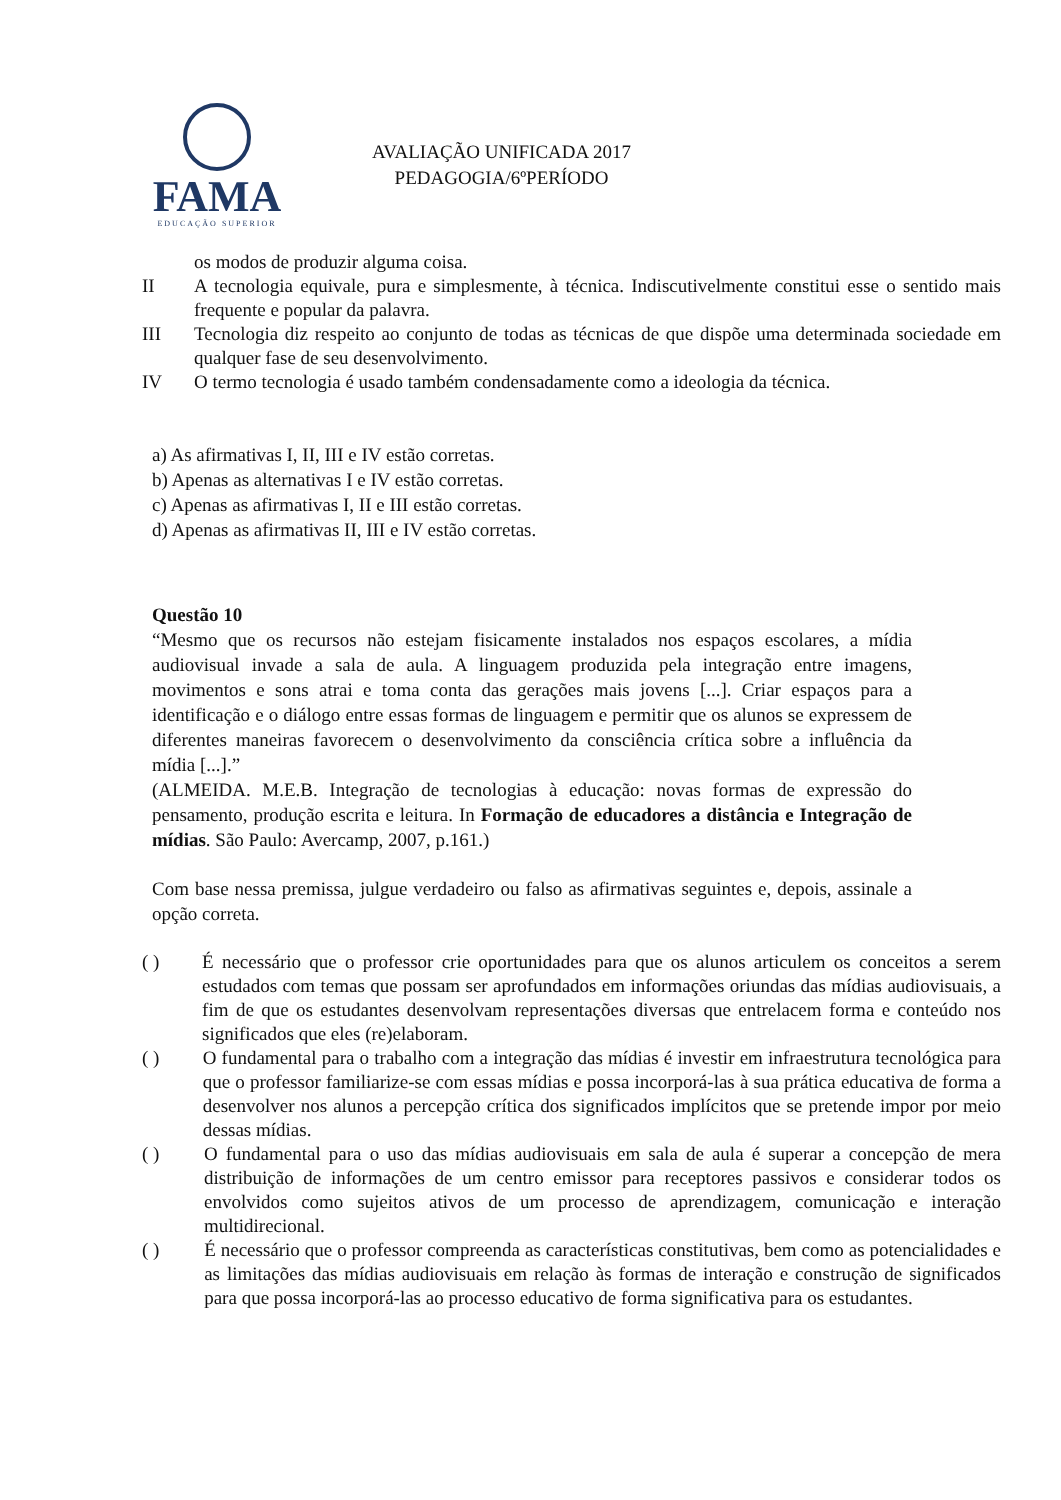FAMA
EDUCAÇÃO SUPERIOR
AVALIAÇÃO UNIFICADA 2017
PEDAGOGIA/6ºPERÍODO
os modos de produzir alguma coisa.
II A tecnologia equivale, pura e simplesmente, à técnica. Indiscutivelmente constitui esse o sentido mais frequente e popular da palavra.
III Tecnologia diz respeito ao conjunto de todas as técnicas de que dispõe uma determinada sociedade em qualquer fase de seu desenvolvimento.
IV O termo tecnologia é usado também condensadamente como a ideologia da técnica.
a) As afirmativas I, II, III e IV estão corretas.
b) Apenas as alternativas I e IV estão corretas.
c) Apenas as afirmativas I, II e III estão corretas.
d) Apenas as afirmativas II, III e IV estão corretas.
Questão 10
“Mesmo que os recursos não estejam fisicamente instalados nos espaços escolares, a mídia audiovisual invade a sala de aula. A linguagem produzida pela integração entre imagens, movimentos e sons atrai e toma conta das gerações mais jovens [...]. Criar espaços para a identificação e o diálogo entre essas formas de linguagem e permitir que os alunos se expressem de diferentes maneiras favorecem o desenvolvimento da consciência crítica sobre a influência da mídia [...].”
(ALMEIDA. M.E.B. Integração de tecnologias à educação: novas formas de expressão do pensamento, produção escrita e leitura. In Formação de educadores a distância e Integração de mídias. São Paulo: Avercamp, 2007, p.161.)
Com base nessa premissa, julgue verdadeiro ou falso as afirmativas seguintes e, depois, assinale a opção correta.
( ) É necessário que o professor crie oportunidades para que os alunos articulem os conceitos a serem estudados com temas que possam ser aprofundados em informações oriundas das mídias audiovisuais, a fim de que os estudantes desenvolvam representações diversas que entrelacem forma e conteúdo nos significados que eles (re)elaboram.
( ) O fundamental para o trabalho com a integração das mídias é investir em infraestrutura tecnológica para que o professor familiarize-se com essas mídias e possa incorporá-las à sua prática educativa de forma a desenvolver nos alunos a percepção crítica dos significados implícitos que se pretende impor por meio dessas mídias.
( ) O fundamental para o uso das mídias audiovisuais em sala de aula é superar a concepção de mera distribuição de informações de um centro emissor para receptores passivos e considerar todos os envolvidos como sujeitos ativos de um processo de aprendizagem, comunicação e interação multidirecional.
( ) É necessário que o professor compreenda as características constitutivas, bem como as potencialidades e as limitações das mídias audiovisuais em relação às formas de interação e construção de significados para que possa incorporá-las ao processo educativo de forma significativa para os estudantes.